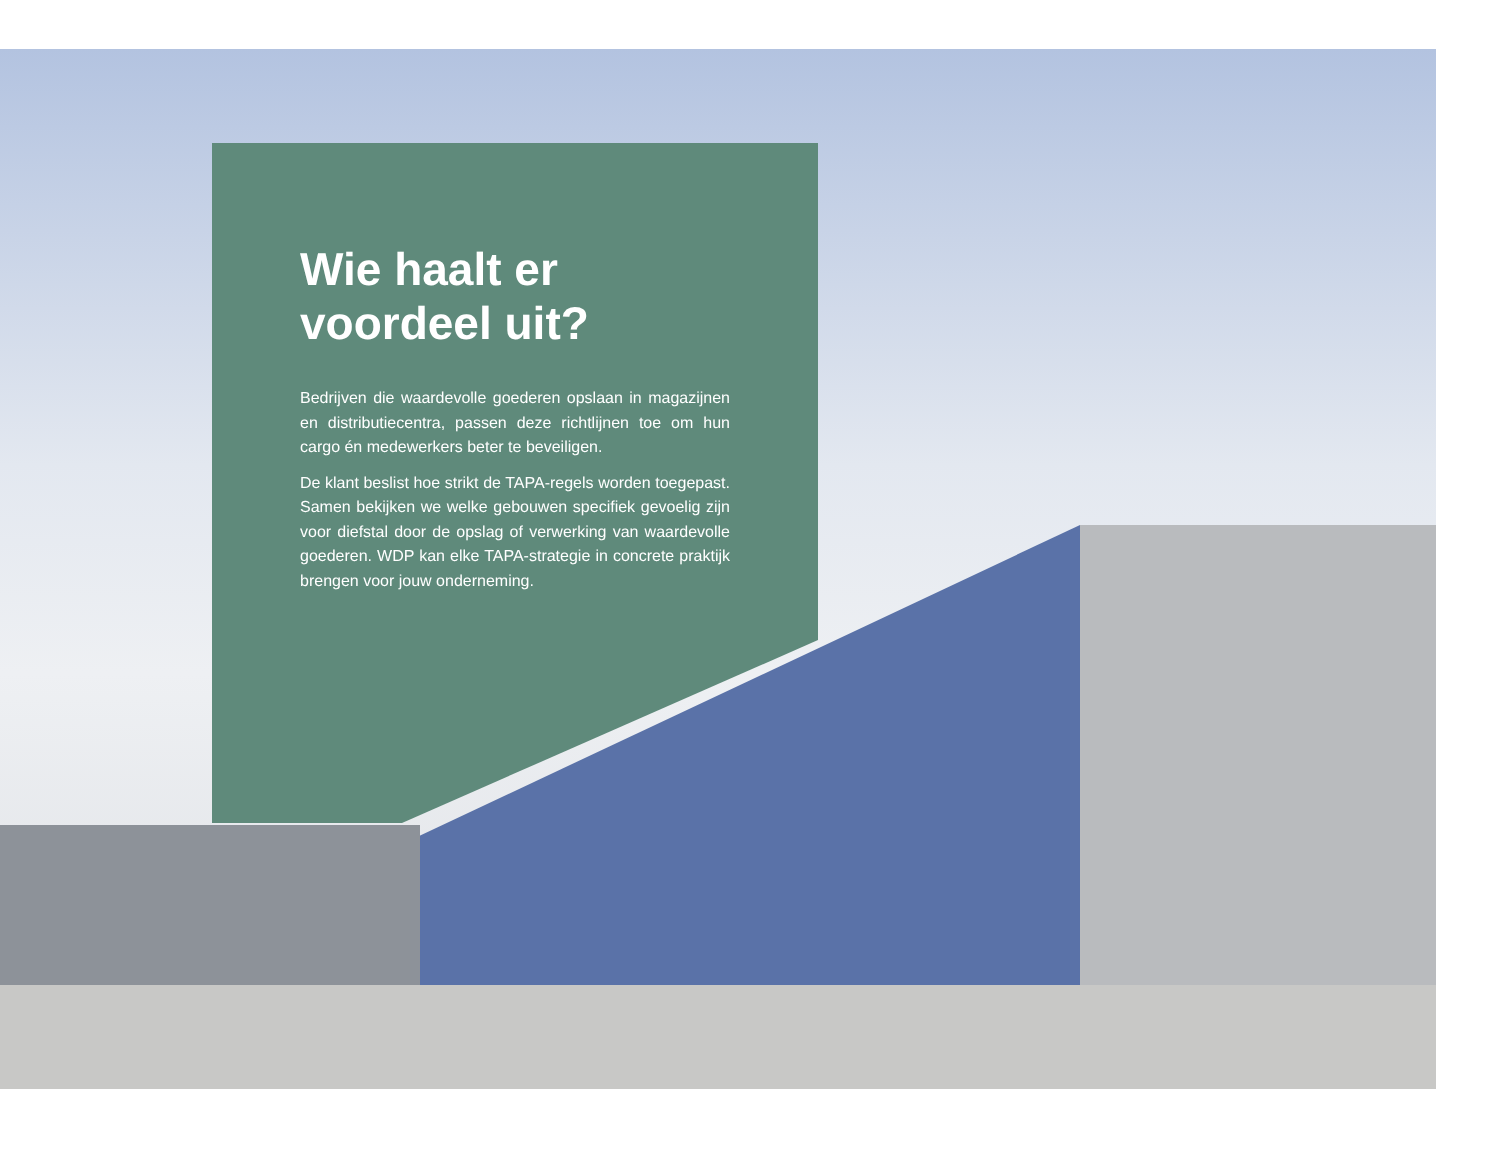Wie haalt er voordeel uit?
Bedrijven die waardevolle goederen opslaan in magazijnen en distributiecentra, passen deze richtlijnen toe om hun cargo én medewerkers beter te beveiligen.
De klant beslist hoe strikt de TAPA-regels worden toegepast. Samen bekijken we welke gebouwen specifiek gevoelig zijn voor diefstal door de opslag of verwerking van waardevolle goederen. WDP kan elke TAPA-strategie in concrete praktijk brengen voor jouw onderneming.